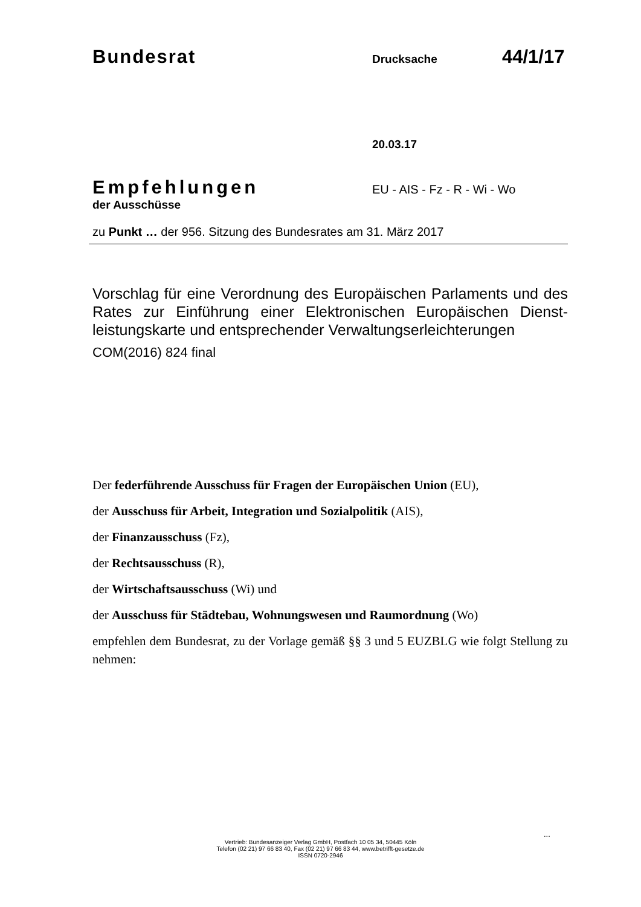Bundesrat
Drucksache
44/1/17
20.03.17
Empfehlungen
EU - AIS - Fz - R - Wi - Wo
der Ausschüsse
zu Punkt … der 956. Sitzung des Bundesrates am 31. März 2017
Vorschlag für eine Verordnung des Europäischen Parlaments und des Rates zur Einführung einer Elektronischen Europäischen Dienst-leistungskarte und entsprechender Verwaltungserleichterungen
COM(2016) 824 final
Der federführende Ausschuss für Fragen der Europäischen Union (EU),
der Ausschuss für Arbeit, Integration und Sozialpolitik (AIS),
der Finanzausschuss (Fz),
der Rechtsausschuss (R),
der Wirtschaftsausschuss (Wi) und
der Ausschuss für Städtebau, Wohnungswesen und Raumordnung (Wo)
empfehlen dem Bundesrat, zu der Vorlage gemäß §§ 3 und 5 EUZBLG wie folgt Stellung zu nehmen:
...
Vertrieb: Bundesanzeiger Verlag GmbH, Postfach 10 05 34, 50445 Köln
Telefon (02 21) 97 66 83 40, Fax (02 21) 97 66 83 44, www.betrifft-gesetze.de
ISSN 0720-2946